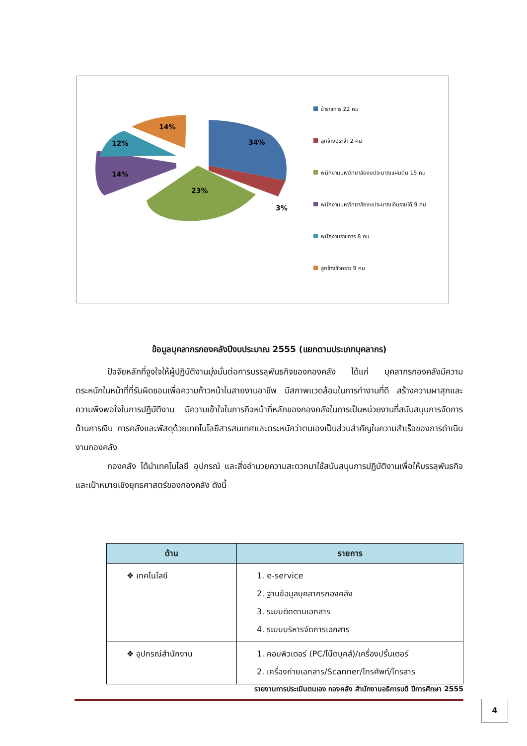34%
3%
23%
14%
12%
14%
ข้าราชการ 22 คน
ลูกจ้างประจำ 2 คน
พนักงานมหาวิทยาลัยงบประมาณแผ่นดิน 15 คน
พนักงานมหาวิทยาลัยงบประมาณเงินรายได้ 9 คน
พนักงานราชการ 8 คน
ลูกจ้างชั่วคราว 9 คน
ข้อมูลบุคลากรกองคลังปีงบประมาณ 2555 (แยกตามประเภทบุคลากร)
ปัจจัยหลักที่จูงใจให้ผู้ปฏิบัติงานมุ่งมั่นต่อการบรรลุพันธกิจของกองคลัง ได้แก่ บุคลากรกองคลังมีความตระหนักในหน้าที่ที่รับผิดชอบเพื่อความก้าวหน้าในสายงานอาชีพ มีสภาพแวดล้อมในการทำงานที่ดี สร้างความผาสุกและความพึงพอใจในการปฏิบัติงาน มีความเข้าใจในภารกิจหน้าที่หลักของกองคลังในการเป็นหน่วยงานที่สนับสนุนการจัดการด้านการเงิน การคลังและพัสดุด้วยเทคโนโลยีสารสนเทศและตระหนักว่าตนเองเป็นส่วนสำคัญในความสำเร็จของการดำเนินงานกองคลัง
กองคลัง ได้นำเทคโนโลยี อุปกรณ์ และสิ่งอำนวยความสะดวกมาใช้สนับสนุนการปฏิบัติงานเพื่อให้บรรลุพันธกิจ และเป้าหมายเชิงยุทธศาสตร์ของกองคลัง ดังนี้
| ด้าน | รายการ |
| --- | --- |
| ❖ เทคโนโลยี | 1. e-service 2. ฐานข้อมูลบุคลากรกองคลัง 3. ระบบติดตามเอกสาร 4. ระบบบริหารจัดการเอกสาร |
| ❖ อุปกรณ์สำนักงาน | 1. คอมพิวเตอร์ (PC/โน๊ตบุคส์)/เครื่องปริ้นเตอร์ 2. เครื่องถ่ายเอกสาร/Scanner/โทรศัพท์/โทรสาร |
รายงานการประเมินตนเอง กองคลัง สำนักงานอธิการบดี ปีการศึกษา 2555
4